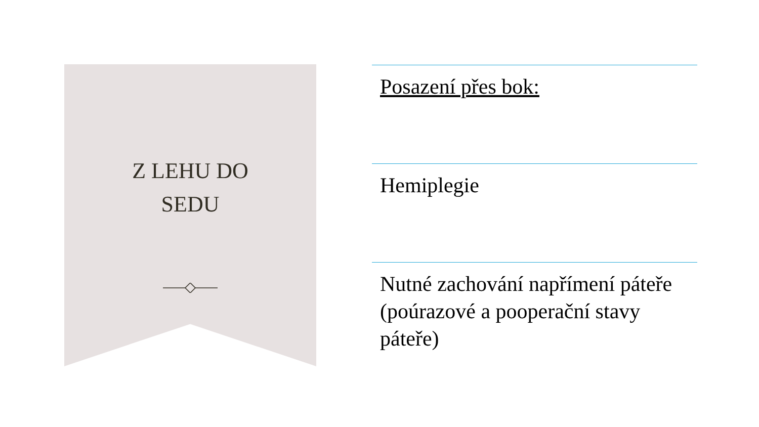Z LEHU DO
SEDU
Posazení přes bok:
Hemiplegie
Nutné zachování napřímení páteře (poúrazové a pooperační stavy páteře)